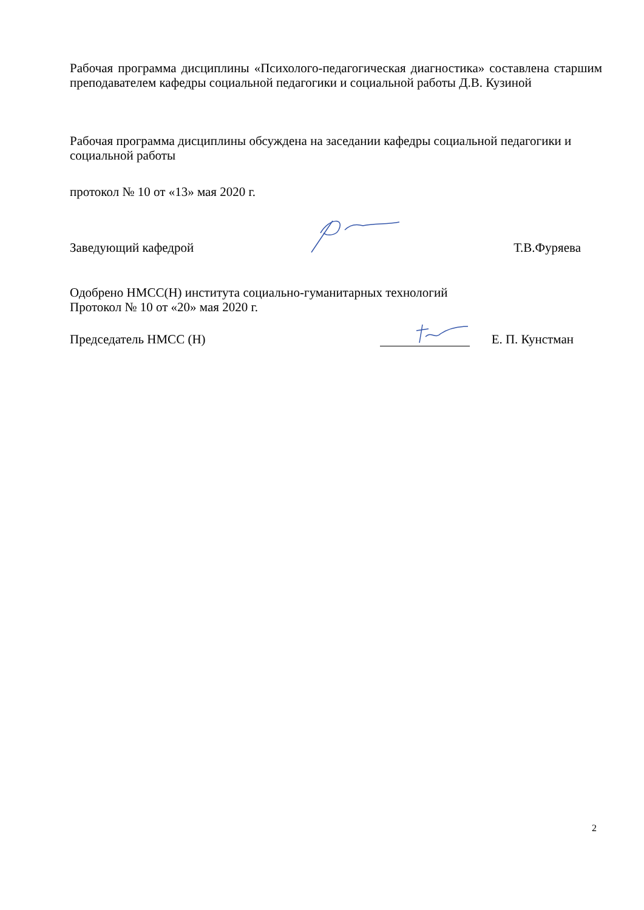Рабочая программа дисциплины «Психолого-педагогическая диагностика» составлена старшим преподавателем кафедры социальной педагогики и социальной работы Д.В. Кузиной
Рабочая программа дисциплины обсуждена на заседании кафедры социальной педагогики и социальной работы
протокол № 10 от «13» мая 2020 г.
Заведующий кафедрой Т.В.Фуряева
Одобрено НМСС(Н) института социально-гуманитарных технологий
Протокол № 10 от «20» мая 2020 г.
Председатель НМСС (Н) Е. П. Кунстман
2